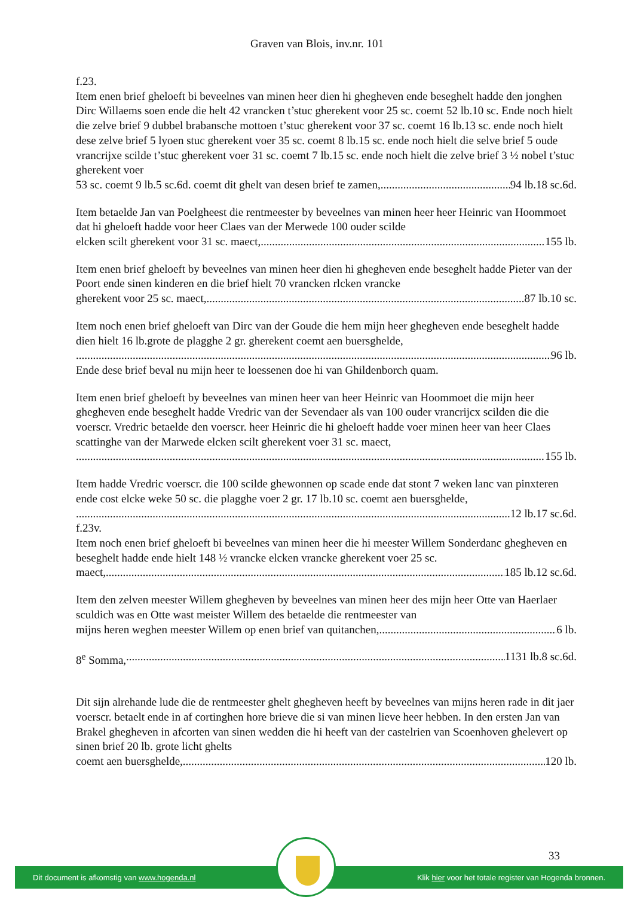Graven van Blois, inv.nr. 101
f.23.
Item enen brief gheloeft bi beveelnes van minen heer dien hi ghegheven ende beseghelt hadde den jonghen Dirc Willaems soen ende die helt 42 vrancken t’stuc gherekent voor 25 sc. coemt 52 lb.10 sc. Ende noch hielt die zelve brief 9 dubbel brabansche mottoen t’stuc gherekent voor 37 sc. coemt 16 lb.13 sc. ende noch hielt dese zelve brief 5 lyoen stuc gherekent voer 35 sc. coemt 8 lb.15 sc. ende noch hielt die selve brief 5 oude vrancrijxe scilde t’stuc gherekent voer 31 sc. coemt 7 lb.15 sc. ende noch hielt die zelve brief 3 ½ nobel t’stuc gherekent voer
53 sc. coemt 9 lb.5 sc.6d. coemt dit ghelt van desen brief te zamen, 94 lb.18 sc.6d.
Item betaelde Jan van Poelgheest die rentmeester by beveelnes van minen heer heer Heinric van Hoommoet dat hi gheloeft hadde voor heer Claes van der Merwede 100 ouder scilde
elcken scilt gherekent voor 31 sc. maect, 155 lb.
Item enen brief gheloeft by beveelnes van minen heer dien hi ghegheven ende beseghelt hadde Pieter van der Poort ende sinen kinderen en die brief hielt 70 vrancken rlcken vrancke
gherekent voor 25 sc. maect, 87 lb.10 sc.
Item noch enen brief gheloeft van Dirc van der Goude die hem mijn heer ghegheven ende beseghelt hadde dien hielt 16 lb.grote de plagghe 2 gr. gherekent coemt aen buersghelde,
96 lb.
Ende dese brief beval nu mijn heer te loessenen doe hi van Ghildenborch quam.
Item enen brief gheloeft by beveelnes van minen heer van heer Heinric van Hoommoet die mijn heer ghegheven ende beseghelt hadde Vredric van der Sevendaer als van 100 ouder vrancrijcx scilden die die voerscr. Vredric betaelde den voerscr. heer Heinric die hi gheloeft hadde voer minen heer van heer Claes scattinghe van der Marwede elcken scilt gherekent voer 31 sc. maect,
155 lb.
Item hadde Vredric voerscr. die 100 scilde ghewonnen op scade ende dat stont 7 weken lanc van pinxteren ende cost elcke weke 50 sc. die plagghe voer 2 gr. 17 lb.10 sc. coemt aen buersghelde,
12 lb.17 sc.6d.
f.23v.
Item noch enen brief gheloeft bi beveelnes van minen heer die hi meester Willem Sonderdanc ghegheven en beseghelt hadde ende hielt 148 ½ vrancke elcken vrancke gherekent voer 25 sc.
maect, 185 lb.12 sc.6d.
Item den zelven meester Willem ghegheven by beveelnes van minen heer des mijn heer Otte van Haerlaer sculdich was en Otte wast meister Willem des betaelde die rentmeester van
mijns heren weghen meester Willem op enen brief van quitanchen, 6 lb.
8<sup>e</sup> Somma, 1131 lb.8 sc.6d.
Dit sijn alrehande lude die de rentmeester ghelt ghegheven heeft by beveelnes van mijns heren rade in dit jaer voerscr. betaelt ende in af cortinghen hore brieve die si van minen lieve heer hebben. In den ersten Jan van Brakel ghegheven in afcorten van sinen wedden die hi heeft van der castelrien van Scoenhoven ghelevert op sinen brief 20 lb. grote licht ghelts
coemt aen buersghelde, 120 lb.
33
Dit document is afkomstig van www.hogenda.nl Klik hier voor het totale register van Hogenda bronnen.